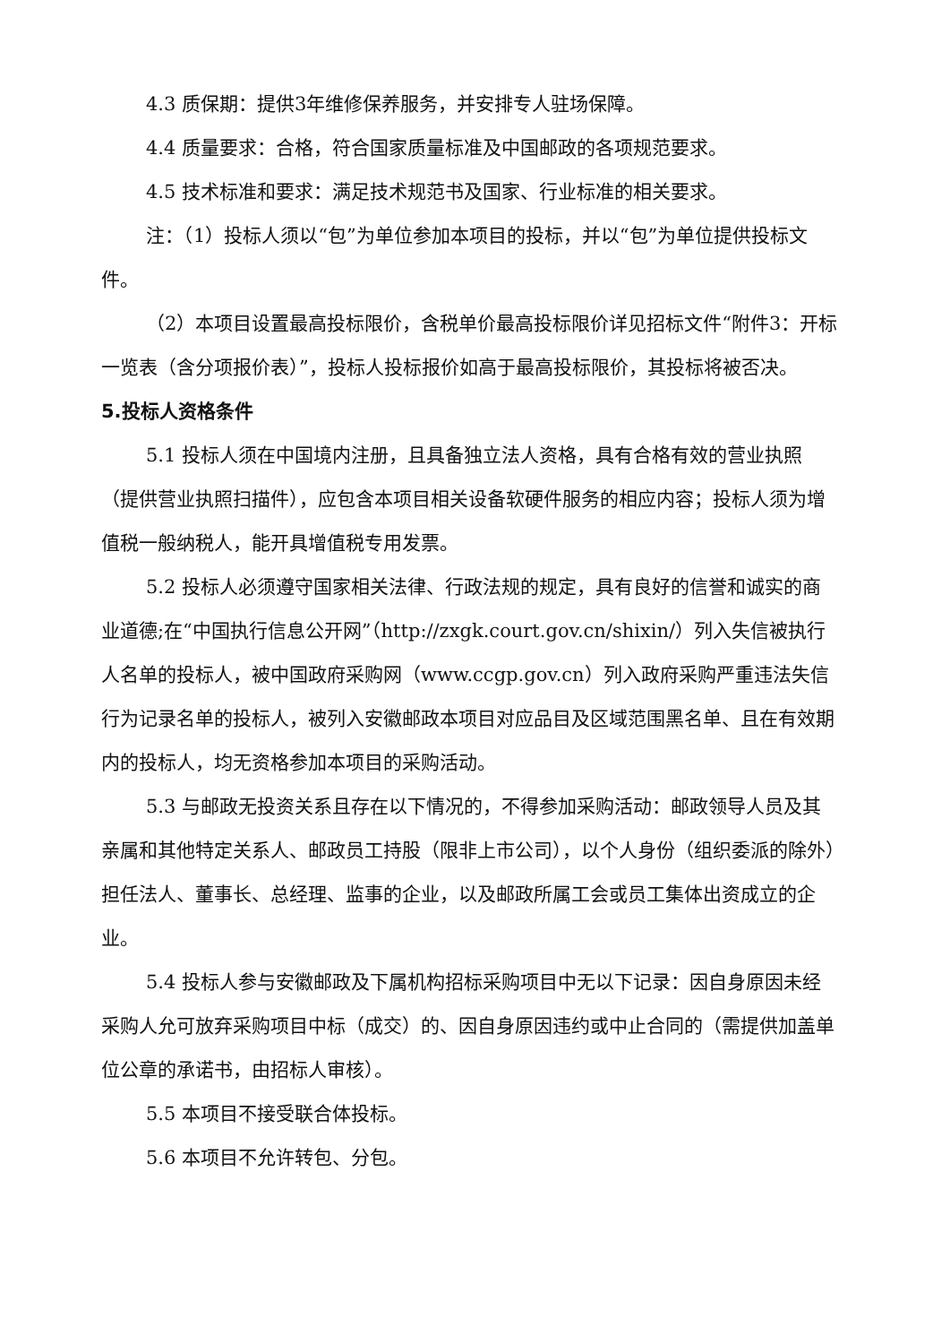4.3 质保期：提供3年维修保养服务，并安排专人驻场保障。
4.4 质量要求：合格，符合国家质量标准及中国邮政的各项规范要求。
4.5 技术标准和要求：满足技术规范书及国家、行业标准的相关要求。
注：（1）投标人须以“包”为单位参加本项目的投标，并以“包”为单位提供投标文件。
（2）本项目设置最高投标限价，含税单价最高投标限价详见招标文件“附件3：开标一览表（含分项报价表）”，投标人投标报价如高于最高投标限价，其投标将被否决。
5.投标人资格条件
5.1 投标人须在中国境内注册，且具备独立法人资格，具有合格有效的营业执照（提供营业执照扫描件），应包含本项目相关设备软硬件服务的相应内容；投标人须为增值税一般纳税人，能开具增值税专用发票。
5.2 投标人必须遵守国家相关法律、行政法规的规定，具有良好的信誉和诚实的商业道德;在“中国执行信息公开网”（http://zxgk.court.gov.cn/shixin/）列入失信被执行人名单的投标人，被中国政府采购网（www.ccgp.gov.cn）列入政府采购严重违法失信行为记录名单的投标人，被列入安徽邮政本项目对应品目及区域范围黑名单、且在有效期内的投标人，均无资格参加本项目的采购活动。
5.3 与邮政无投资关系且存在以下情况的，不得参加采购活动：邮政领导人员及其亲属和其他特定关系人、邮政员工持股（限非上市公司），以个人身份（组织委派的除外）担任法人、董事长、总经理、监事的企业，以及邮政所属工会或员工集体出资成立的企业。
5.4 投标人参与安徽邮政及下属机构招标采购项目中无以下记录：因自身原因未经采购人允可放弃采购项目中标（成交）的、因自身原因违约或中止合同的（需提供加盖单位公章的承诺书，由招标人审核）。
5.5 本项目不接受联合体投标。
5.6 本项目不允许转包、分包。